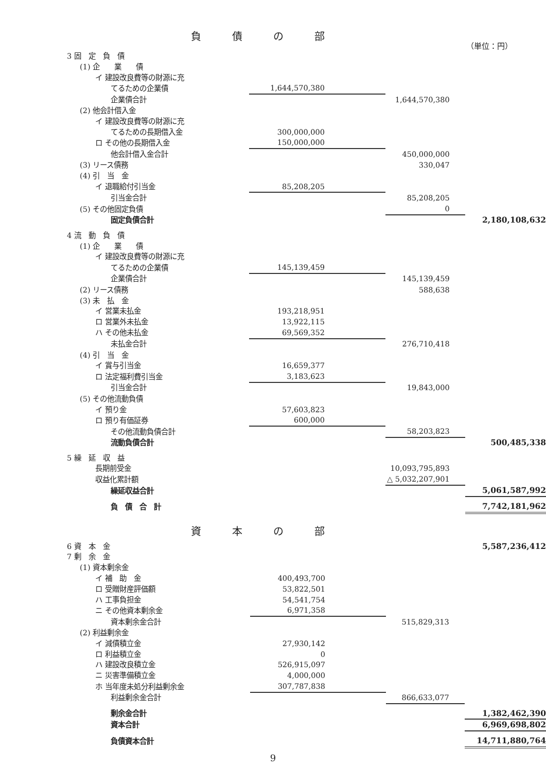負債の部
（単位：円）
| 3 固 定 負 債 | | | |
| (1) 企 業 債 | | | |
| イ 建設改良費等の財源に充 | | | |
| てるための企業債 | 1,644,570,380 | | |
| 企業債合計 | | 1,644,570,380 | |
| (2) 他会計借入金 | | | |
| イ 建設改良費等の財源に充 | | | |
| てるための長期借入金 | 300,000,000 | | |
| ロ その他の長期借入金 | 150,000,000 | | |
| 他会計借入金合計 | | 450,000,000 | |
| (3) リース債務 | | 330,047 | |
| (4) 引 当 金 | | | |
| イ 退職給付引当金 | 85,208,205 | | |
| 引当金合計 | | 85,208,205 | |
| (5) その他固定負債 | | 0 | |
| 固定負債合計 | | | 2,180,108,632 |
| 4 流 動 負 債 | | | |
| (1) 企 業 債 | | | |
| イ 建設改良費等の財源に充 | | | |
| てるための企業債 | 145,139,459 | | |
| 企業債合計 | | 145,139,459 | |
| (2) リース債務 | | 588,638 | |
| (3) 未 払 金 | | | |
| イ 営業未払金 | 193,218,951 | | |
| ロ 営業外未払金 | 13,922,115 | | |
| ハ その他未払金 | 69,569,352 | | |
| 未払金合計 | | 276,710,418 | |
| (4) 引 当 金 | | | |
| イ 賞与引当金 | 16,659,377 | | |
| ロ 法定福利費引当金 | 3,183,623 | | |
| 引当金合計 | | 19,843,000 | |
| (5) その他流動負債 | | | |
| イ 預り金 | 57,603,823 | | |
| ロ 預り有価証券 | 600,000 | | |
| その他流動負債合計 | | 58,203,823 | |
| 流動負債合計 | | | 500,485,338 |
| 5 繰 延 収 益 | | | |
| 長期前受金 | | 10,093,795,893 | |
| 収益化累計額 | | △ 5,032,207,901 | |
| 繰延収益合計 | | | 5,061,587,992 |
| 負 債 合 計 | | | 7,742,181,962 |
資本の部
| 6 資 本 金 | | | 5,587,236,412 |
| 7 剰 余 金 | | | |
| (1) 資本剰余金 | | | |
| イ 補 助 金 | 400,493,700 | | |
| ロ 受贈財産評価額 | 53,822,501 | | |
| ハ 工事負担金 | 54,541,754 | | |
| ニ その他資本剰余金 | 6,971,358 | | |
| 資本剰余金合計 | | 515,829,313 | |
| (2) 利益剰余金 | | | |
| イ 減債積立金 | 27,930,142 | | |
| ロ 利益積立金 | 0 | | |
| ハ 建設改良積立金 | 526,915,097 | | |
| ニ 災害準備積立金 | 4,000,000 | | |
| ホ 当年度未処分利益剰余金 | 307,787,838 | | |
| 利益剰余金合計 | | 866,633,077 | |
| 剰余金合計 | | | 1,382,462,390 |
| 資本合計 | | | 6,969,698,802 |
| 負債資本合計 | | | 14,711,880,764 |
9